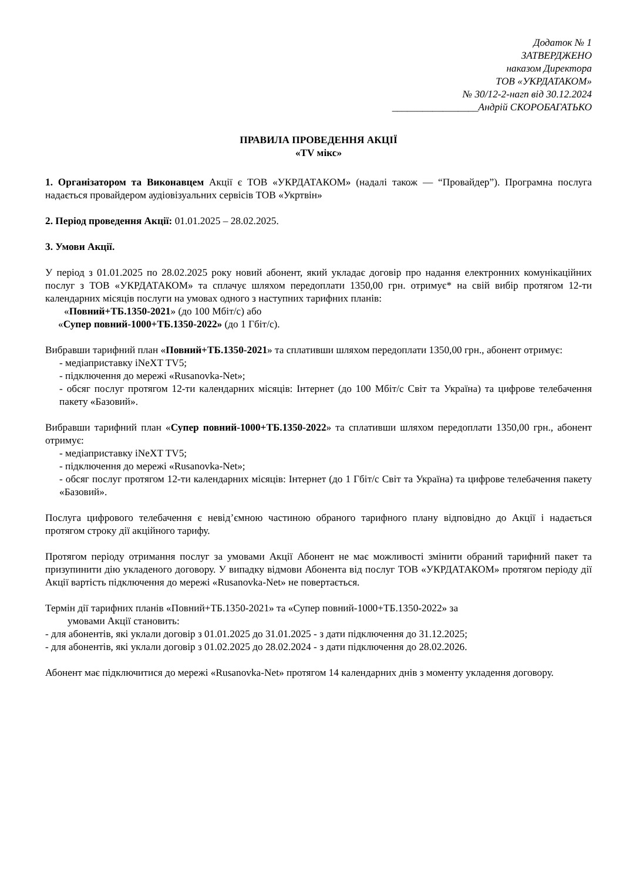Додаток № 1
ЗАТВЕРДЖЕНО
наказом Директора
ТОВ «УКРДАТАКОМ»
№ 30/12-2-нагп від 30.12.2024
_________________Андрій СКОРОБАГАТЬКО
ПРАВИЛА ПРОВЕДЕННЯ АКЦІЇ
«TV мікс»
1. Організатором та Виконавцем Акції є ТОВ «УКРДАТАКОМ» (надалі також — “Провайдер”). Програмна послуга надається провайдером аудіовізуальних сервісів ТОВ «Укртвін»
2. Період проведення Акції: 01.01.2025 – 28.02.2025.
3. Умови Акції.
У період з 01.01.2025 по 28.02.2025 року новий абонент, який укладає договір про надання електронних комунікаційних послуг з ТОВ «УКРДАТАКОМ» та сплачує шляхом передоплати 1350,00 грн. отримує* на свій вибір протягом 12-ти календарних місяців послуги на умовах одного з наступних тарифних планів:
«Повний+ТБ.1350-2021» (до 100 Мбіт/с) або
«Супер повний-1000+ТБ.1350-2022» (до 1 Гбіт/с).
Вибравши тарифний план «Повний+ТБ.1350-2021» та сплативши шляхом передоплати 1350,00 грн., абонент отримує:
- медіаприставку iNeXT TV5;
- підключення до мережі «Rusanovka-Net»;
- обсяг послуг протягом 12-ти календарних місяців: Інтернет (до 100 Мбіт/с Світ та Україна) та цифрове телебачення пакету «Базовий».
Вибравши тарифний план «Супер повний-1000+ТБ.1350-2022» та сплативши шляхом передоплати 1350,00 грн., абонент отримує:
- медіаприставку iNeXT TV5;
- підключення до мережі «Rusanovka-Net»;
- обсяг послуг протягом 12-ти календарних місяців: Інтернет (до 1 Гбіт/с Світ та Україна) та цифрове телебачення пакету «Базовий».
Послуга цифрового телебачення є невід’ємною частиною обраного тарифного плану відповідно до Акції і надається протягом строку дії акційного тарифу.
Протягом періоду отримання послуг за умовами Акції Абонент не має можливості змінити обраний тарифний пакет та призупинити дію укладеного договору. У випадку відмови Абонента від послуг ТОВ «УКРДАТАКОМ» протягом періоду дії Акції вартість підключення до мережі «Rusanovka-Net» не повертається.
Термін дії тарифних планів «Повний+ТБ.1350-2021» та «Супер повний-1000+ТБ.1350-2022» за
умовами Акції становить:
- для абонентів, які уклали договір з 01.01.2025 до 31.01.2025 - з дати підключення до 31.12.2025;
- для абонентів, які уклали договір з 01.02.2025 до 28.02.2024 - з дати підключення до 28.02.2026.
Абонент має підключитися до мережі «Rusanovka-Net» протягом 14 календарних днів з моменту укладення договору.